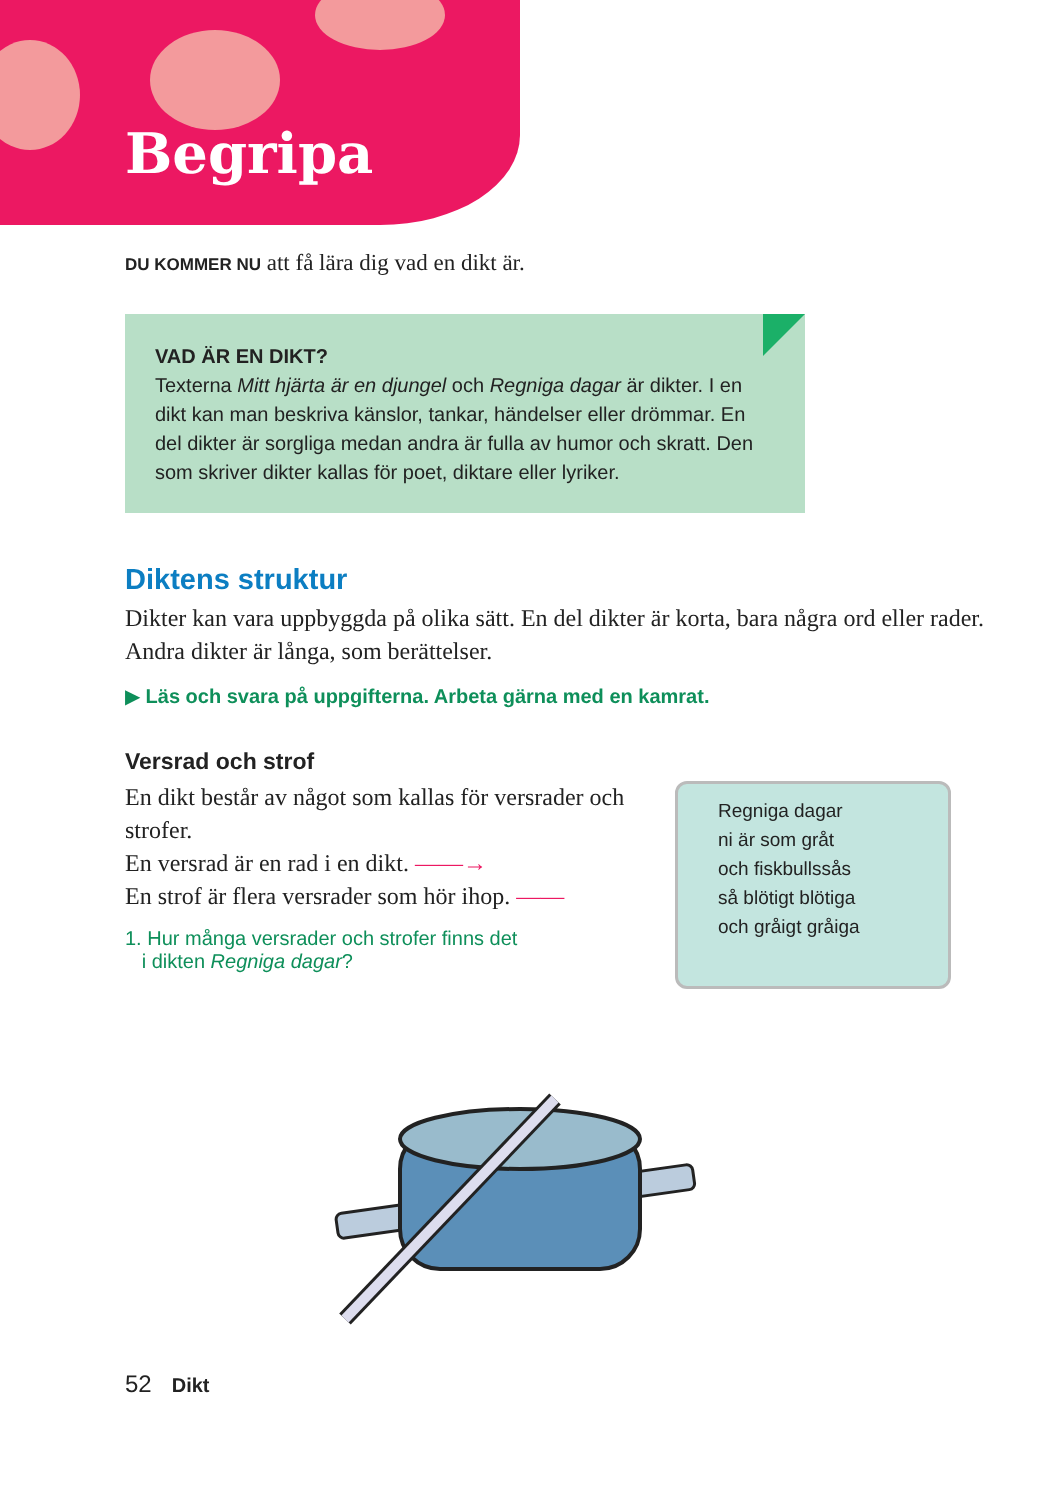Begripa
DU KOMMER NU att få lära dig vad en dikt är.
VAD ÄR EN DIKT?
Texterna Mitt hjärta är en djungel och Regniga dagar är dikter. I en dikt kan man beskriva känslor, tankar, händelser eller drömmar. En del dikter är sorgliga medan andra är fulla av humor och skratt. Den som skriver dikter kallas för poet, diktare eller lyriker.
Diktens struktur
Dikter kan vara uppbyggda på olika sätt. En del dikter är korta, bara några ord eller rader. Andra dikter är långa, som berättelser.
▶ Läs och svara på uppgifterna. Arbeta gärna med en kamrat.
Versrad och strof
En dikt består av något som kallas för versrader och strofer.
En versrad är en rad i en dikt. ——→
En strof är flera versrader som hör ihop. ——
1. Hur många versrader och strofer finns det
i dikten Regniga dagar?
Regniga dagar
ni är som gråt
och fiskbullssås
så blötigt blötiga
och gråigt gråiga
52 Dikt